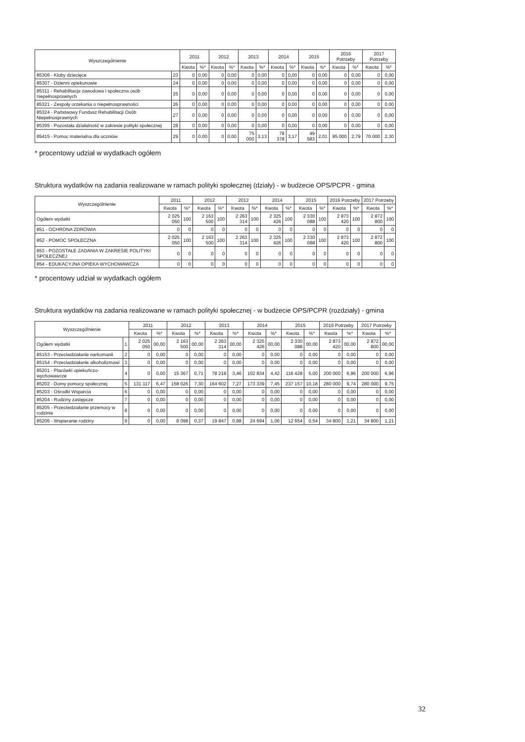| Wyszczególnienie | | 2011 | | 2012 | | 2013 | | 2014 | | 2015 | | 2016 Potrzeby | | 2017 Potrzeby | |
| --- | --- | --- | --- | --- | --- | --- | --- | --- | --- | --- | --- | --- | --- | --- | --- |
| | | Kwota | %* | Kwota | %* | Kwota | %* | Kwota | %* | Kwota | %* | Kwota | %* | Kwota | %* |
| 85306 - Kluby dziecięce | 23 | 0 | 0,00 | 0 | 0,00 | 0 | 0,00 | 0 | 0,00 | 0 | 0,00 | 0 | 0,00 | 0 | 0,00 |
| 85307 - Dzienni opiekunowie | 24 | 0 | 0,00 | 0 | 0,00 | 0 | 0,00 | 0 | 0,00 | 0 | 0,00 | 0 | 0,00 | 0 | 0,00 |
| 85311 - Rehabilitacja zawodowa i społeczna osób niepełnosprawnych | 25 | 0 | 0,00 | 0 | 0,00 | 0 | 0,00 | 0 | 0,00 | 0 | 0,00 | 0 | 0,00 | 0 | 0,00 |
| 85321 - Zespoły orzekania o niepełnosprawności | 26 | 0 | 0,00 | 0 | 0,00 | 0 | 0,00 | 0 | 0,00 | 0 | 0,00 | 0 | 0,00 | 0 | 0,00 |
| 85324 - Państwowy Fundusz Rehabilitacji Osób Niepełnosprawnych | 27 | 0 | 0,00 | 0 | 0,00 | 0 | 0,00 | 0 | 0,00 | 0 | 0,00 | 0 | 0,00 | 0 | 0,00 |
| 85395 - Pozostała działalność w zakresie polityki społecznej | 28 | 0 | 0,00 | 0 | 0,00 | 0 | 0,00 | 0 | 0,00 | 0 | 0,00 | 0 | 0,00 | 0 | 0,00 |
| 85415 - Pomoc materialna dla uczniów | 29 | 0 | 0,00 | 0 | 0,00 | 75 000 | 3,13 | 78 378 | 3,17 | 49 583 | 2,01 | 85 000 | 2,79 | 70 000 | 2,30 |
* procentowy udział w wydatkach ogółem
Struktura wydatków na zadania realizowane w ramach polityki społecznej (działy) - w budżecie OPS/PCPR - gmina
| Wyszczególnienie | 2011 | | 2012 | | 2013 | | 2014 | | 2015 | | 2016 Potrzeby | | 2017 Potrzeby | |
| --- | --- | --- | --- | --- | --- | --- | --- | --- | --- | --- | --- | --- | --- | --- |
| | Kwota | %* | Kwota | %* | Kwota | %* | Kwota | %* | Kwota | %* | Kwota | %* | Kwota | %* |
| Ogółem wydatki | 2 025 050 | 100 | 2 163 500 | 100 | 2 263 314 | 100 | 2 325 426 | 100 | 2 330 088 | 100 | 2 873 420 | 100 | 2 872 800 | 100 |
| 851 - OCHRONA ZDROWIA | 0 | 0 | 0 | 0 | 0 | 0 | 0 | 0 | 0 | 0 | 0 | 0 | 0 | 0 |
| 852 - POMOC SPOŁECZNA | 2 025 050 | 100 | 2 163 500 | 100 | 2 263 314 | 100 | 2 325 426 | 100 | 2 330 088 | 100 | 2 873 420 | 100 | 2 872 800 | 100 |
| 853 - POZOSTAŁE ZADANIA W ZAKRESIE POLITYKI SPOŁECZNEJ | 0 | 0 | 0 | 0 | 0 | 0 | 0 | 0 | 0 | 0 | 0 | 0 | 0 | 0 |
| 854 - EDUKACYJNA OPIEKA WYCHOWAWCZA | 0 | 0 | 0 | 0 | 0 | 0 | 0 | 0 | 0 | 0 | 0 | 0 | 0 | 0 |
* procentowy udział w wydatkach ogółem
Struktura wydatków na zadania realizowane w ramach polityki społecznej - w budżecie OPS/PCPR (rozdziały) - gmina
| Wyszczególnienie | | 2011 | | 2012 | | 2013 | | 2014 | | 2015 | | 2016 Potrzeby | | 2017 Potrzeby | |
| --- | --- | --- | --- | --- | --- | --- | --- | --- | --- | --- | --- | --- | --- | --- | --- |
| | | Kwota | %* | Kwota | %* | Kwota | %* | Kwota | %* | Kwota | %* | Kwota | %* | Kwota | %* |
| Ogółem wydatki | 1 | 2 025 050 | 00,00 | 2 163 500 | 00,00 | 2 263 314 | 00,00 | 2 325 426 | 00,00 | 2 330 088 | 00,00 | 2 873 420 | 00,00 | 2 872 800 | 00,00 |
| 85153 - Przeciwdziałanie narkomanii | 2 | 0 | 0,00 | 0 | 0,00 | 0 | 0,00 | 0 | 0,00 | 0 | 0,00 | 0 | 0,00 | 0 | 0,00 |
| 85154 - Przeciwdziałanie alkoholizmowi | 3 | 0 | 0,00 | 0 | 0,00 | 0 | 0,00 | 0 | 0,00 | 0 | 0,00 | 0 | 0,00 | 0 | 0,00 |
| 85201 - Placówki opiekuńczo-wychowawcze | 4 | 0 | 0,00 | 15 367 | 0,71 | 78 218 | 3,46 | 102 834 | 4,42 | 116 428 | 5,00 | 200 000 | 6,96 | 200 000 | 6,96 |
| 85202 - Domy pomocy społecznej | 5 | 131 117 | 6,47 | 158 026 | 7,30 | 164 602 | 7,27 | 173 339 | 7,45 | 237 157 | 10,18 | 280 000 | 9,74 | 280 000 | 9,75 |
| 85203 - Ośrodki Wsparcia | 6 | 0 | 0,00 | 0 | 0,00 | 0 | 0,00 | 0 | 0,00 | 0 | 0,00 | 0 | 0,00 | 0 | 0,00 |
| 85204 - Rodziny zastępcze | 7 | 0 | 0,00 | 0 | 0,00 | 0 | 0,00 | 0 | 0,00 | 0 | 0,00 | 0 | 0,00 | 0 | 0,00 |
| 85205 - Przeciwdziałanie przemocy w rodzinie | 8 | 0 | 0,00 | 0 | 0,00 | 0 | 0,00 | 0 | 0,00 | 0 | 0,00 | 0 | 0,00 | 0 | 0,00 |
| 85206 - Wspieranie rodziny | 9 | 0 | 0,00 | 8 098 | 0,37 | 19 847 | 0,88 | 24 694 | 1,06 | 12 654 | 0,54 | 34 800 | 1,21 | 34 800 | 1,21 |
32